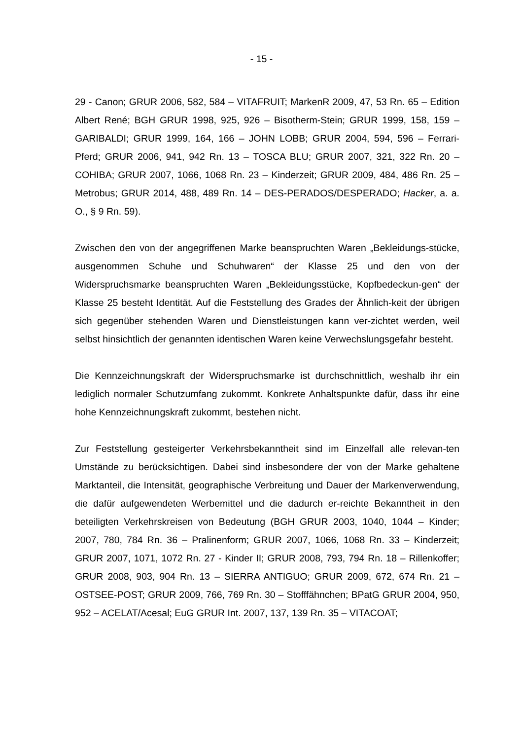- 15 -
29 - Canon; GRUR 2006, 582, 584 – VITAFRUIT; MarkenR 2009, 47, 53 Rn. 65 – Edition Albert René; BGH GRUR 1998, 925, 926 – Bisotherm-Stein; GRUR 1999, 158, 159 – GARIBALDI; GRUR 1999, 164, 166 – JOHN LOBB; GRUR 2004, 594, 596 – Ferrari-Pferd; GRUR 2006, 941, 942 Rn. 13 – TOSCA BLU; GRUR 2007, 321, 322 Rn. 20 – COHIBA; GRUR 2007, 1066, 1068 Rn. 23 – Kinderzeit; GRUR 2009, 484, 486 Rn. 25 – Metrobus; GRUR 2014, 488, 489 Rn. 14 – DES-PERADOS/DESPERADO; Hacker, a. a. O., § 9 Rn. 59).
Zwischen den von der angegriffenen Marke beanspruchten Waren „Bekleidungs-stücke, ausgenommen Schuhe und Schuhwaren“ der Klasse 25 und den von der Widerspruchsmarke beanspruchten Waren „Bekleidungsstücke, Kopfbedeckun-gen“ der Klasse 25 besteht Identität. Auf die Feststellung des Grades der Ähnlich-keit der übrigen sich gegenüber stehenden Waren und Dienstleistungen kann ver-zichtet werden, weil selbst hinsichtlich der genannten identischen Waren keine Verwechslungsgefahr besteht.
Die Kennzeichnungskraft der Widerspruchsmarke ist durchschnittlich, weshalb ihr ein lediglich normaler Schutzumfang zukommt. Konkrete Anhaltspunkte dafür, dass ihr eine hohe Kennzeichnungskraft zukommt, bestehen nicht.
Zur Feststellung gesteigerter Verkehrsbekanntheit sind im Einzelfall alle relevan-ten Umstände zu berücksichtigen. Dabei sind insbesondere der von der Marke gehaltene Marktanteil, die Intensität, geographische Verbreitung und Dauer der Markenverwendung, die dafür aufgewendeten Werbemittel und die dadurch er-reichte Bekanntheit in den beteiligten Verkehrskreisen von Bedeutung (BGH GRUR 2003, 1040, 1044 – Kinder; 2007, 780, 784 Rn. 36 – Pralinenform; GRUR 2007, 1066, 1068 Rn. 33 – Kinderzeit; GRUR 2007, 1071, 1072 Rn. 27 - Kinder II; GRUR 2008, 793, 794 Rn. 18 – Rillenkoffer; GRUR 2008, 903, 904 Rn. 13 – SIERRA ANTIGUO; GRUR 2009, 672, 674 Rn. 21 – OSTSEE-POST; GRUR 2009, 766, 769 Rn. 30 – Stofffähnchen; BPatG GRUR 2004, 950, 952 – ACELAT/Acesal; EuG GRUR Int. 2007, 137, 139 Rn. 35 – VITACOAT;